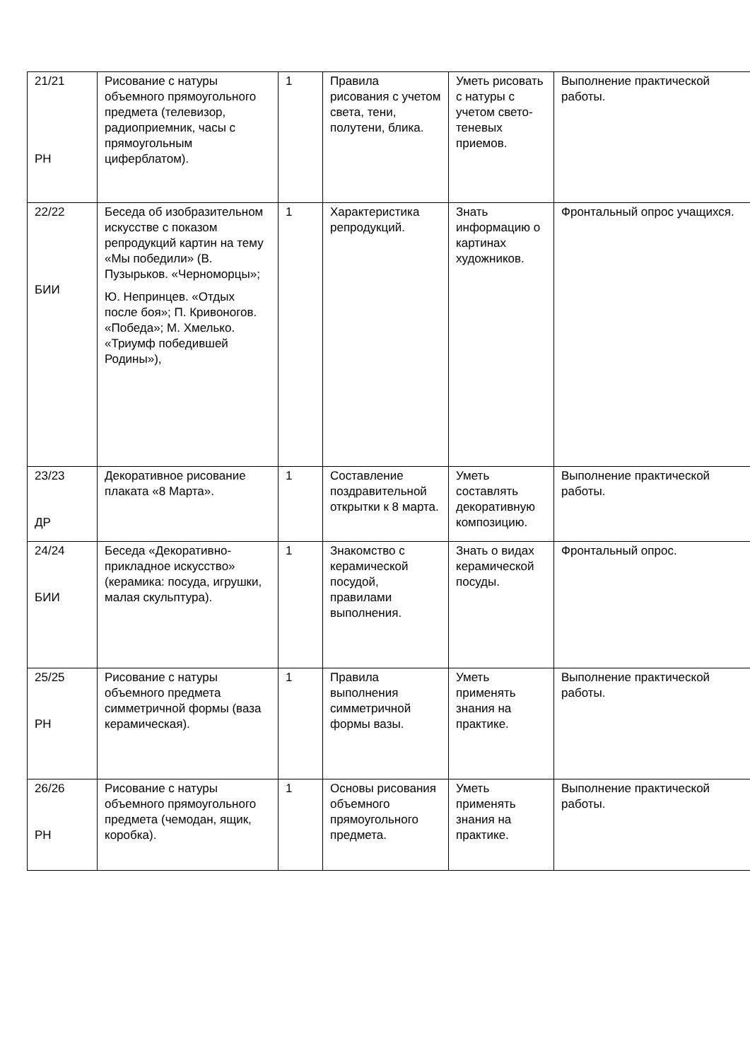| 21/21 РН | Рисование с натуры объемного прямоугольного предмета (телевизор, радиоприемник, часы с прямоугольным циферблатом). | 1 | Правила рисования с учетом света, тени, полутени, блика. | Уметь рисовать с натуры с учетом свето-теневых приемов. | Выполнение практической работы. |
| 22/22 БИИ | Беседа об изобразительном искусстве с показом репродукций картин на тему «Мы победили» (В. Пузырьков. «Черноморцы»; Ю. Непринцев. «Отдых после боя»; П. Кривоногов. «Победа»; М. Хмелько. «Триумф победившей Родины»), | 1 | Характеристика репродукций. | Знать информацию о картинах художников. | Фронтальный опрос учащихся. |
| 23/23 ДР | Декоративное рисование плаката «8 Марта». | 1 | Составление поздравительной открытки к 8 марта. | Уметь составлять декоративную композицию. | Выполнение практической работы. |
| 24/24 БИИ | Беседа «Декоративно-прикладное искусство» (керамика: посуда, игрушки, малая скульптура). | 1 | Знакомство с керамической посудой, правилами выполнения. | Знать о видах керамической посуды. | Фронтальный опрос. |
| 25/25 РН | Рисование с натуры объемного предмета симметричной формы (ваза керамическая). | 1 | Правила выполнения симметричной формы вазы. | Уметь применять знания на практике. | Выполнение практической работы. |
| 26/26 РН | Рисование с натуры объемного прямоугольного предмета (чемодан, ящик, коробка). | 1 | Основы рисования объемного прямоугольного предмета. | Уметь применять знания на практике. | Выполнение практической работы. |